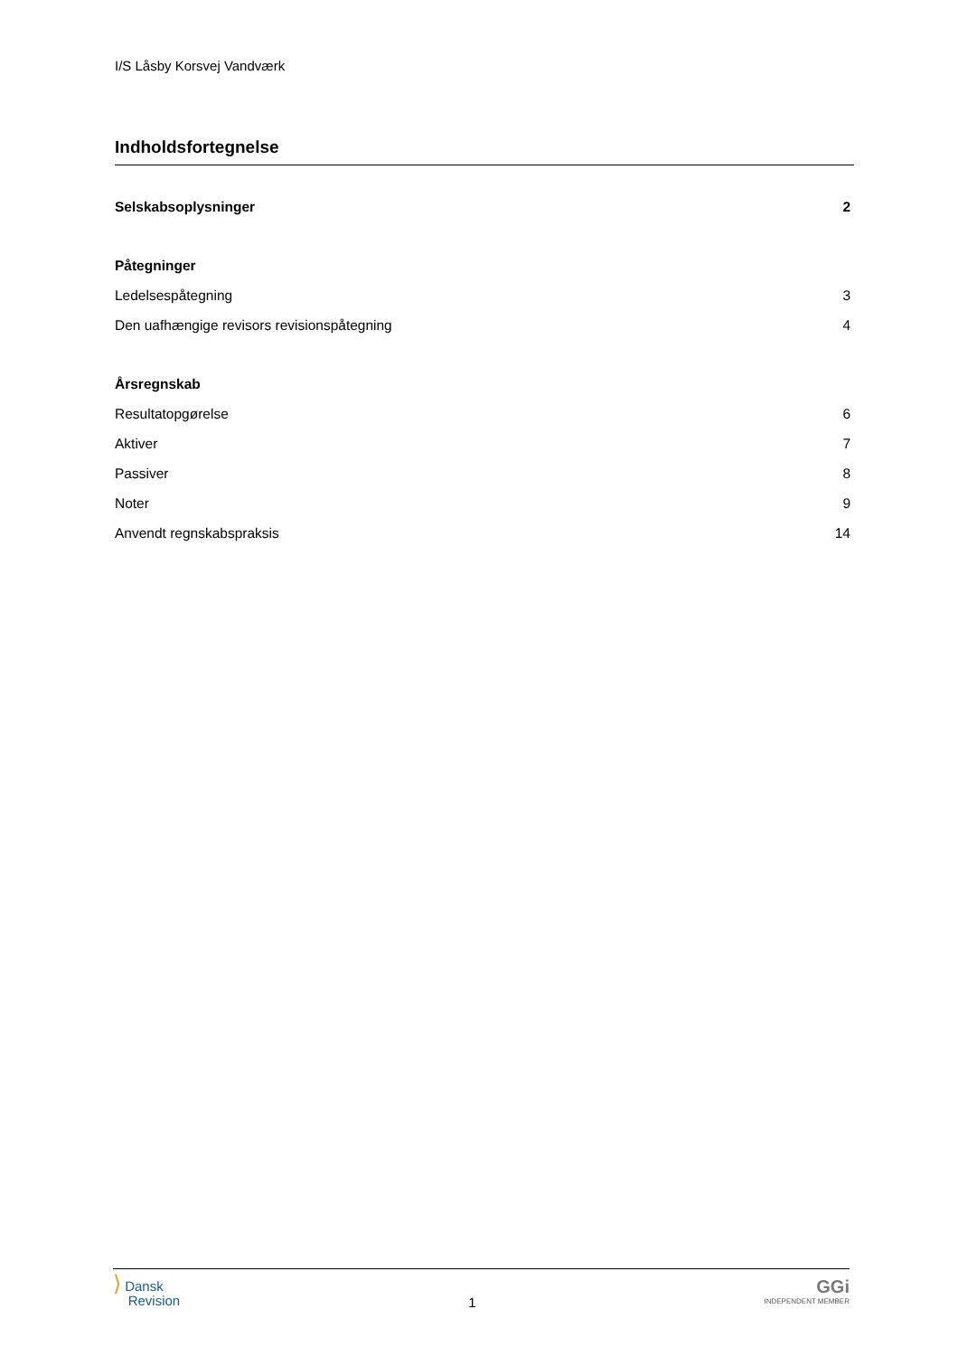I/S Låsby Korsvej Vandværk
Indholdsfortegnelse
Selskabsoplysninger 2
Påtegninger
Ledelsespåtegning 3
Den uafhængige revisors revisionspåtegning 4
Årsregnskab
Resultatopgørelse 6
Aktiver 7
Passiver 8
Noter 9
Anvendt regnskabspraksis 14
⟩ Dansk
Revision
1
GGi
INDEPENDENT MEMBER